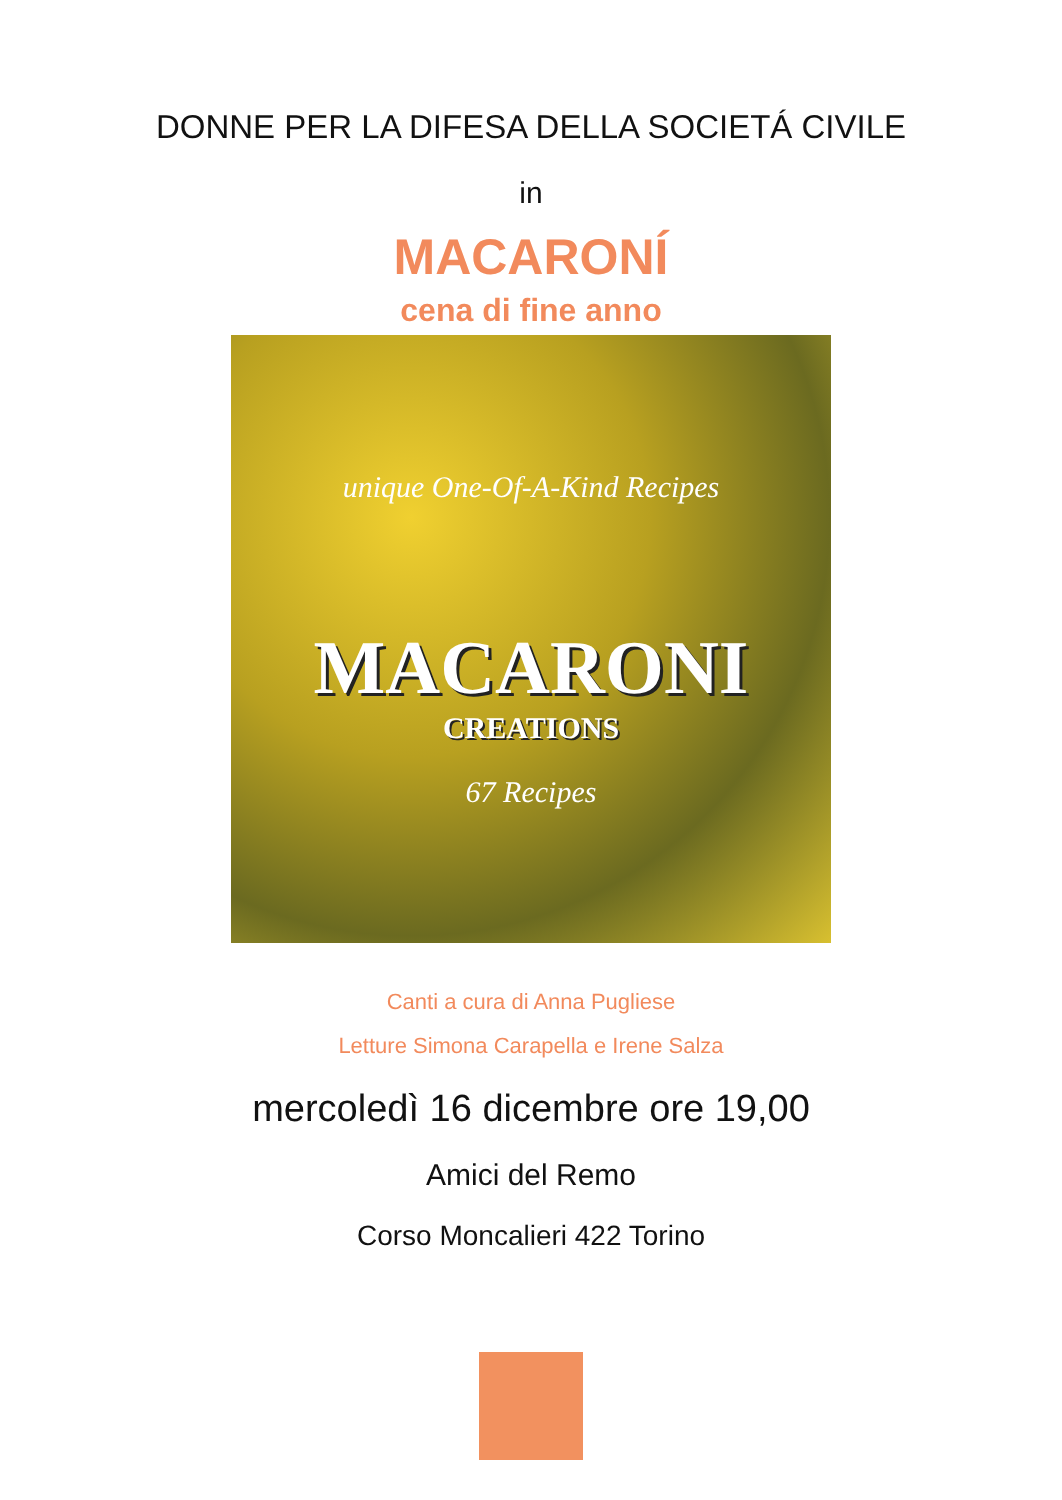DONNE PER LA DIFESA DELLA SOCIETÁ CIVILE
in
MACARONÍ
cena di fine anno
unique One-Of-A-Kind Recipes
MACARONI
CREATIONS
67 Recipes
Canti a cura di Anna Pugliese
Letture Simona Carapella e Irene Salza
mercoledì 16 dicembre ore 19,00
Amici del Remo
Corso Moncalieri 422 Torino